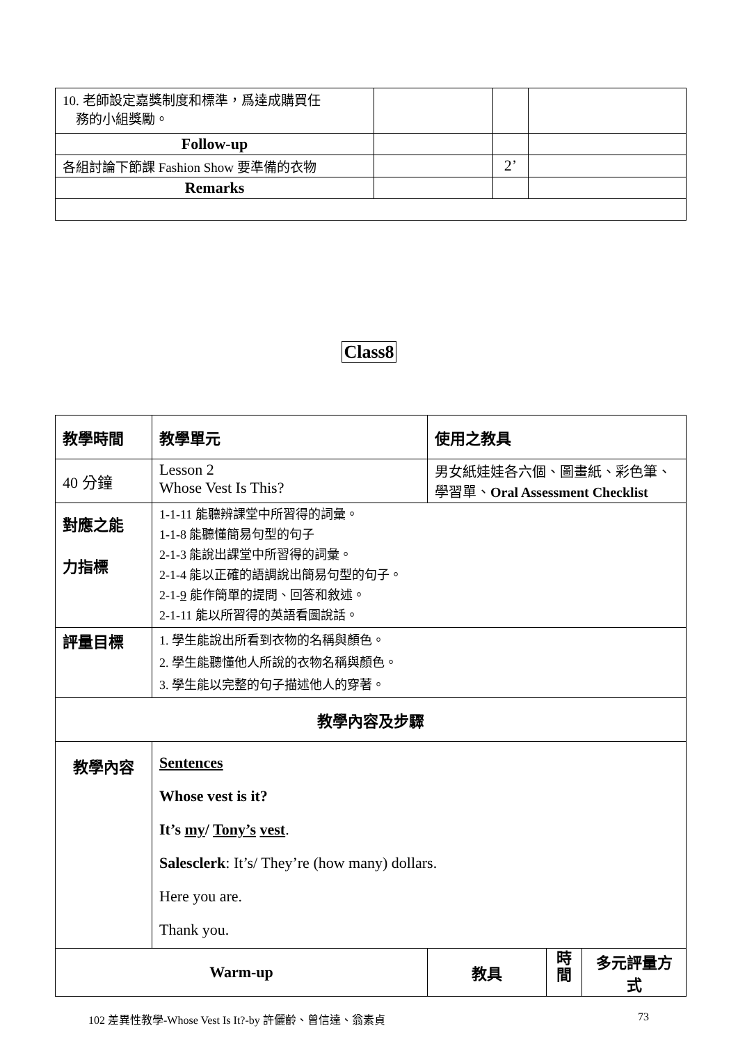| 10. 老師設定嘉獎制度和標準，爲達成購買任 務的小組獎勵。 | | | |
| Follow-up | | | |
| 各組討論下節課 Fashion Show 要準備的衣物 | | 2’ | |
| Remarks | | | |
Class8
| 教學時間 | 教學單元 | 使用之教具 | | |
| 40 分鐘 | Lesson 2 Whose Vest Is This? | 男女紙娃娃各六個、圖畫紙、彩色筆、 學習單、 Oral Assessment Checklist | | |
| 對應之能 力指標 | 1-1-11 能聽辨課堂中所習得的詞彙。 1-1-8 能聽懂簡易句型的句子 2-1-3 能說出課堂中所習得的詞彙。 2-1-4 能以正確的語調說出簡易句型的句子。 2-1- 9 能作簡單的提問、回答和敘述。 2-1-11 能以所習得的英語看圖說話。 | | | |
| 評量目標 | 1. 學生能說出所看到衣物的名稱與顏色。 2. 學生能聽懂他人所說的衣物名稱與顏色。 3. 學生能以完整的句子描述他人的穿著。 | | | |
| 教學內容及步驟 | | | | |
| 教學內容 | Sentences Whose vest is it? It’s my / Tony’s vest . Salesclerk : It’s/ They’re (how many) dollars. Here you are. Thank you. | | | |
| Warm-up | | 教具 | 時 間 | 多元評量方式 |
102 差異性教學-Whose Vest Is It?-by 許儷齡、曾信達、翁素貞 73